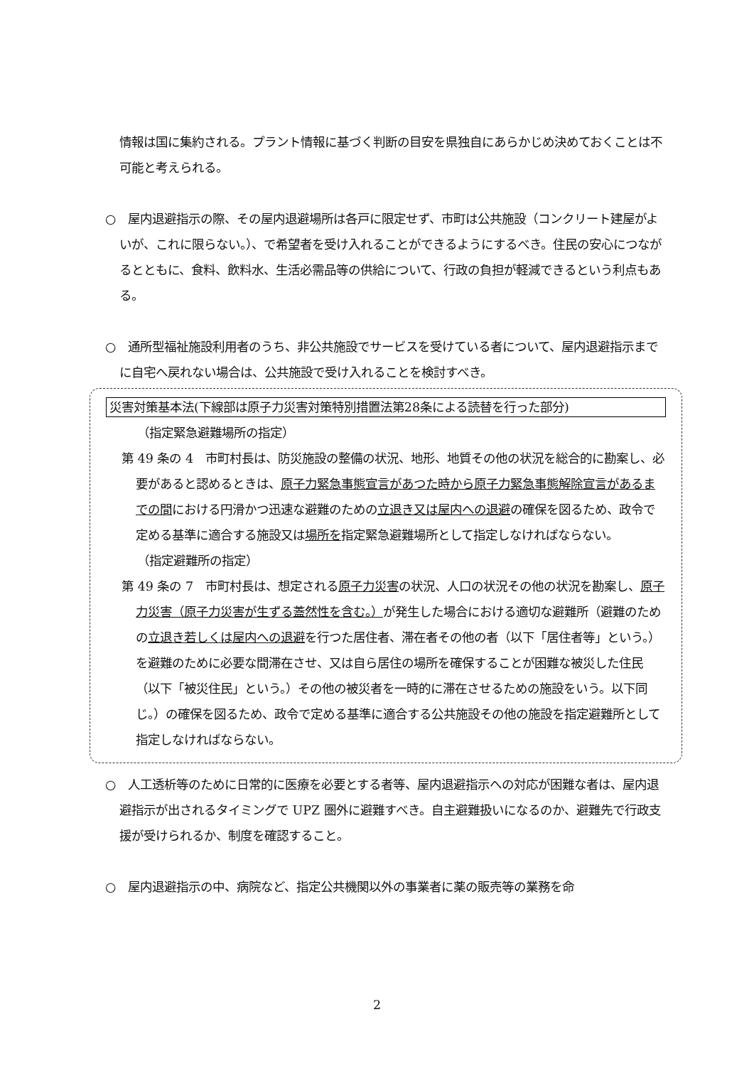情報は国に集約される。プラント情報に基づく判断の目安を県独自にあらかじめ決めておくことは不可能と考えられる。
○　屋内退避指示の際、その屋内退避場所は各戸に限定せず、市町は公共施設（コンクリート建屋がよいが、これに限らない。）、で希望者を受け入れることができるようにするべき。住民の安心につながるとともに、食料、飲料水、生活必需品等の供給について、行政の負担が軽減できるという利点もある。
○　通所型福祉施設利用者のうち、非公共施設でサービスを受けている者について、屋内退避指示までに自宅へ戻れない場合は、公共施設で受け入れることを検討すべき。
災害対策基本法(下線部は原子力災害対策特別措置法第28条による読替を行った部分)
（指定緊急避難場所の指定）
第 49 条の 4　市町村長は、防災施設の整備の状況、地形、地質その他の状況を総合的に勘案し、必要があると認めるときは、原子力緊急事態宣言があつた時から原子力緊急事態解除宣言があるまでの間における円滑かつ迅速な避難のための立退き又は屋内への退避の確保を図るため、政令で定める基準に適合する施設又は場所を指定緊急避難場所として指定しなければならない。
（指定避難所の指定）
第 49 条の 7　市町村長は、想定される原子力災害の状況、人口の状況その他の状況を勘案し、原子力災害（原子力災害が生ずる蓋然性を含む。）が発生した場合における適切な避難所（避難のための立退き若しくは屋内への退避を行つた居住者、滞在者その他の者（以下「居住者等」という。）を避難のために必要な間滞在させ、又は自ら居住の場所を確保することが困難な被災した住民（以下「被災住民」という。）その他の被災者を一時的に滞在させるための施設をいう。以下同じ。）の確保を図るため、政令で定める基準に適合する公共施設その他の施設を指定避難所として指定しなければならない。
○　人工透析等のために日常的に医療を必要とする者等、屋内退避指示への対応が困難な者は、屋内退避指示が出されるタイミングで UPZ 圏外に避難すべき。自主避難扱いになるのか、避難先で行政支援が受けられるか、制度を確認すること。
○　屋内退避指示の中、病院など、指定公共機関以外の事業者に薬の販売等の業務を命
2